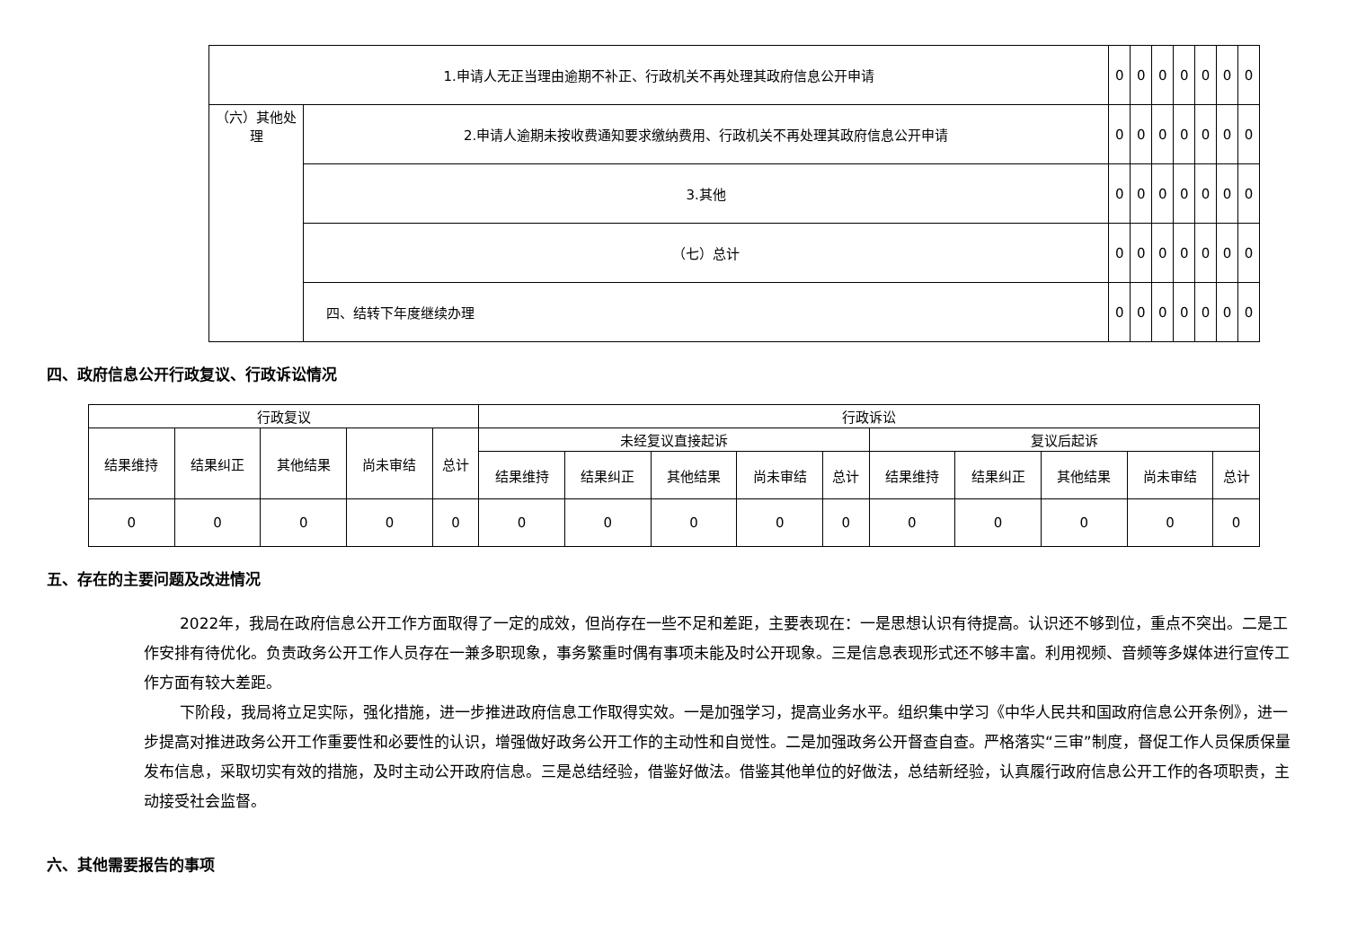| 1.申请人无正当理由逾期不补正、行政机关不再处理其政府信息公开申请 | | 0 | 0 | 0 | 0 | 0 | 0 | 0 |
| （六）其他处理 | 2.申请人逾期未按收费通知要求缴纳费用、行政机关不再处理其政府信息公开申请 | 0 | 0 | 0 | 0 | 0 | 0 | 0 |
| | 3.其他 | 0 | 0 | 0 | 0 | 0 | 0 | 0 |
| | （七）总计 | 0 | 0 | 0 | 0 | 0 | 0 | 0 |
| | 四、结转下年度继续办理 | 0 | 0 | 0 | 0 | 0 | 0 | 0 |
四、政府信息公开行政复议、行政诉讼情况
| 行政复议 | | | | | 行政诉讼 | | | | | | | | | |
| --- | --- | --- | --- | --- | --- | --- | --- | --- | --- | --- | --- | --- | --- | --- |
| 结果维持 | 结果纠正 | 其他结果 | 尚未审结 | 总计 | 未经复议直接起诉 | | | | | 复议后起诉 | | | | |
| | | | | | 结果维持 | 结果纠正 | 其他结果 | 尚未审结 | 总计 | 结果维持 | 结果纠正 | 其他结果 | 尚未审结 | 总计 |
| 0 | 0 | 0 | 0 | 0 | 0 | 0 | 0 | 0 | 0 | 0 | 0 | 0 | 0 | 0 |
五、存在的主要问题及改进情况
2022年，我局在政府信息公开工作方面取得了一定的成效，但尚存在一些不足和差距，主要表现在：一是思想认识有待提高。认识还不够到位，重点不突出。二是工作安排有待优化。负责政务公开工作人员存在一兼多职现象，事务繁重时偶有事项未能及时公开现象。三是信息表现形式还不够丰富。利用视频、音频等多媒体进行宣传工作方面有较大差距。
下阶段，我局将立足实际，强化措施，进一步推进政府信息工作取得实效。一是加强学习，提高业务水平。组织集中学习《中华人民共和国政府信息公开条例》，进一步提高对推进政务公开工作重要性和必要性的认识，增强做好政务公开工作的主动性和自觉性。二是加强政务公开督查自查。严格落实“三审”制度，督促工作人员保质保量发布信息，采取切实有效的措施，及时主动公开政府信息。三是总结经验，借鉴好做法。借鉴其他单位的好做法，总结新经验，认真履行政府信息公开工作的各项职责，主动接受社会监督。
六、其他需要报告的事项